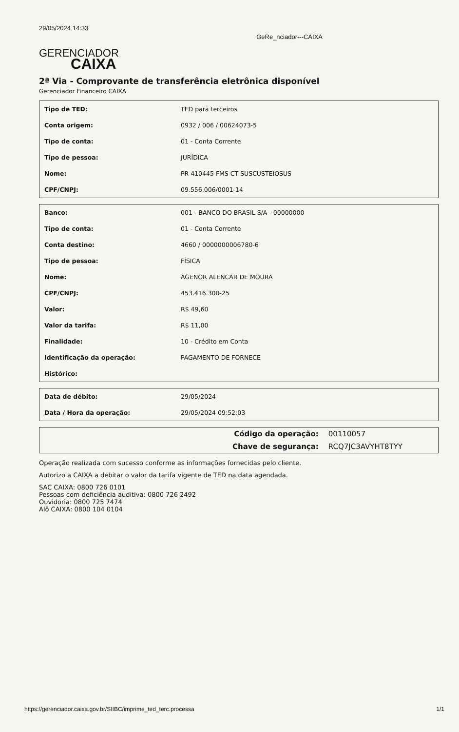29/05/2024 14:33 GeRe_nciador---CAIXA
GERENCIADOR
CAIXA
2ª Via - Comprovante de transferência eletrônica disponível
Gerenciador Financeiro CAIXA
| Tipo de TED: | TED para terceiros |
| Conta origem: | 0932 / 006 / 00624073-5 |
| Tipo de conta: | 01 - Conta Corrente |
| Tipo de pessoa: | JURÍDICA |
| Nome: | PR 410445 FMS CT SUSCUSTEIOSUS |
| CPF/CNPJ: | 09.556.006/0001-14 |
| Banco: | 001 - BANCO DO BRASIL S/A - 00000000 |
| Tipo de conta: | 01 - Conta Corrente |
| Conta destino: | 4660 / 0000000006780-6 |
| Tipo de pessoa: | FÍSICA |
| Nome: | AGENOR ALENCAR DE MOURA |
| CPF/CNPJ: | 453.416.300-25 |
| Valor: | R$ 49,60 |
| Valor da tarifa: | R$ 11,00 |
| Finalidade: | 10 - Crédito em Conta |
| Identificação da operação: | PAGAMENTO DE FORNECE |
| Histórico: | |
| Data de débito: | 29/05/2024 |
| Data / Hora da operação: | 29/05/2024 09:52:03 |
| Código da operação: | 00110057 |
| Chave de segurança: | RCQ7JC3AVYHT8TYY |
Operação realizada com sucesso conforme as informações fornecidas pelo cliente.
Autorizo a CAIXA a debitar o valor da tarifa vigente de TED na data agendada.
SAC CAIXA: 0800 726 0101
Pessoas com deficiência auditiva: 0800 726 2492
Ouvidoria: 0800 725 7474
Alô CAIXA: 0800 104 0104
https://gerenciador.caixa.gov.br/SIIBC/imprime_ted_terc.processa 1/1